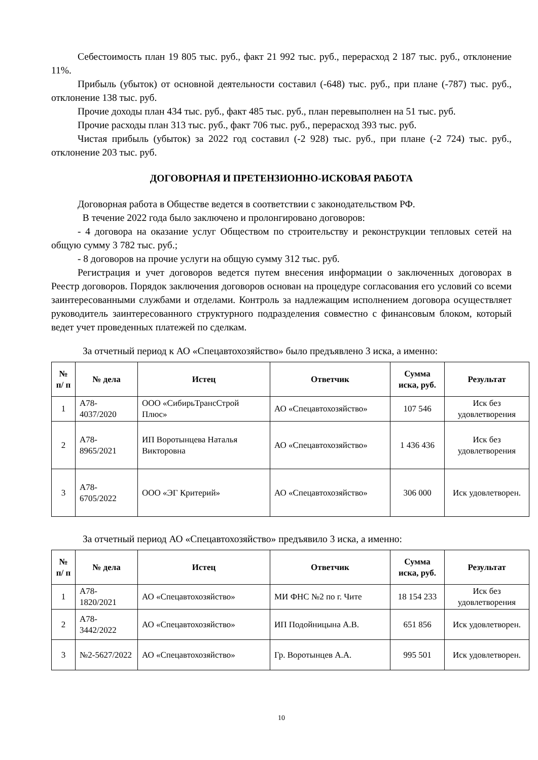Себестоимость план 19 805 тыс. руб., факт 21 992 тыс. руб., перерасход 2 187 тыс. руб., отклонение 11%.
Прибыль (убыток) от основной деятельности составил (-648) тыс. руб., при плане (-787) тыс. руб., отклонение 138 тыс. руб.
Прочие доходы план 434 тыс. руб., факт 485 тыс. руб., план перевыполнен на 51 тыс. руб.
Прочие расходы план 313 тыс. руб., факт 706 тыс. руб., перерасход 393 тыс. руб.
Чистая прибыль (убыток) за 2022 год составил (-2 928) тыс. руб., при плане (-2 724) тыс. руб., отклонение 203 тыс. руб.
ДОГОВОРНАЯ И ПРЕТЕНЗИОННО-ИСКОВАЯ РАБОТА
Договорная работа в Обществе ведется в соответствии с законодательством РФ.
В течение 2022 года было заключено и пролонгировано договоров:
- 4 договора на оказание услуг Обществом по строительству и реконструкции тепловых сетей на общую сумму 3 782 тыс. руб.;
- 8 договоров на прочие услуги на общую сумму 312 тыс. руб.
Регистрация и учет договоров ведется путем внесения информации о заключенных договорах в Реестр договоров. Порядок заключения договоров основан на процедуре согласования его условий со всеми заинтересованными службами и отделами. Контроль за надлежащим исполнением договора осуществляет руководитель заинтересованного структурного подразделения совместно с финансовым блоком, который ведет учет проведенных платежей по сделкам.
За отчетный период к АО «Спецавтохозяйство» было предъявлено 3 иска, а именно:
| № п/ п | № дела | Истец | Ответчик | Сумма иска, руб. | Результат |
| --- | --- | --- | --- | --- | --- |
| 1 | А78-4037/2020 | ООО «СибирьТрансСтрой Плюс» | АО «Спецавтохозяйство» | 107 546 | Иск без удовлетворения |
| 2 | А78-8965/2021 | ИП Воротынцева Наталья Викторовна | АО «Спецавтохозяйство» | 1 436 436 | Иск без удовлетворения |
| 3 | А78-6705/2022 | ООО «ЭГ Критерий» | АО «Спецавтохозяйство» | 306 000 | Иск удовлетворен. |
За отчетный период АО «Спецавтохозяйство» предъявило 3 иска, а именно:
| № п/ п | № дела | Истец | Ответчик | Сумма иска, руб. | Результат |
| --- | --- | --- | --- | --- | --- |
| 1 | А78-1820/2021 | АО «Спецавтохозяйство» | МИ ФНС №2 по г. Чите | 18 154 233 | Иск без удовлетворения |
| 2 | А78-3442/2022 | АО «Спецавтохозяйство» | ИП Подойницына А.В. | 651 856 | Иск удовлетворен. |
| 3 | №2-5627/2022 | АО «Спецавтохозяйство» | Гр. Воротынцев А.А. | 995 501 | Иск удовлетворен. |
10